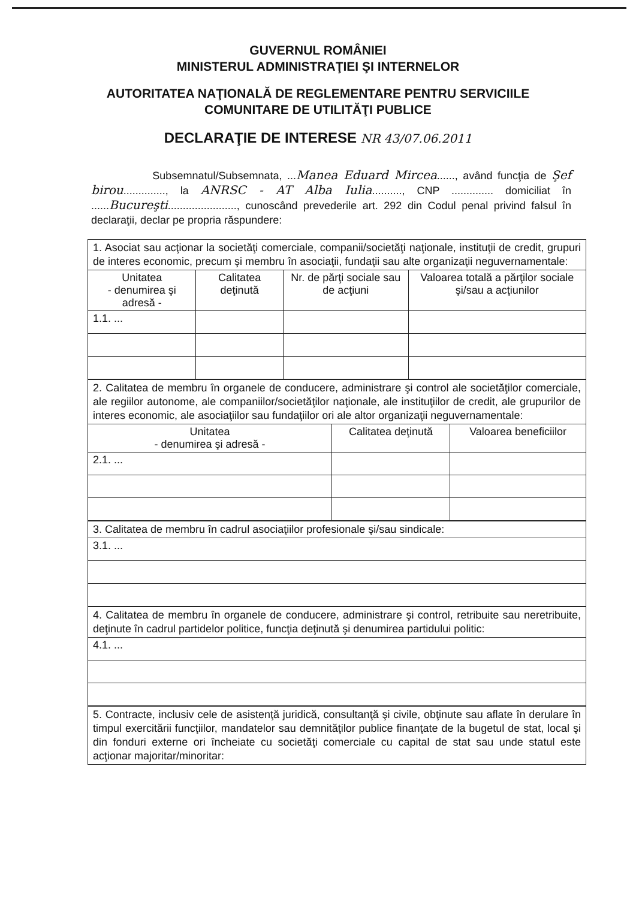GUVERNUL ROMÂNIEI
MINISTERUL ADMINISTRAŢIEI ŞI INTERNELOR
AUTORITATEA NAŢIONALĂ DE REGLEMENTARE PENTRU SERVICIILE
COMUNITARE DE UTILITĂŢI PUBLICE
DECLARAŢIE DE INTERESE NR 43/07.06.2011
Subsemnatul/Subsemnata, ...Manea Eduard Mircea......, având funcţia de Şef birou.............., la ANRSC - AT Alba Iulia.........., CNP .............. domiciliat în ......Bucureşti......................., cunoscând prevederile art. 292 din Codul penal privind falsul în declaraţii, declar pe propria răspundere:
| 1. Asociat sau acţionar la societăţi comerciale, companii/societăţi naţionale, instituţii de credit, grupuri de interes economic, precum şi membru în asociaţii, fundaţii sau alte organizaţii neguvernamentale: | | | |
| Unitatea - denumirea şi adresă - | Calitatea deţinută | Nr. de părţi sociale sau de acţiuni | Valoarea totală a părţilor sociale şi/sau a acţiunilor |
| 1.1. ... | | | |
| 2. Calitatea de membru în organele de conducere, administrare şi control ale societăţilor comerciale, ale regiilor autonome, ale companiilor/societăţilor naţionale, ale instituţiilor de credit, ale grupurilor de interes economic, ale asociaţiilor sau fundaţiilor ori ale altor organizaţii neguvernamentale: | | |
| Unitatea - denumirea şi adresă - | Calitatea deţinută | Valoarea beneficiilor |
| 2.1. ... | | |
| 3. Calitatea de membru în cadrul asociaţiilor profesionale şi/sau sindicale: |
| 3.1. ... |
| 4. Calitatea de membru în organele de conducere, administrare şi control, retribuite sau neretribuite, deţinute în cadrul partidelor politice, funcţia deţinută şi denumirea partidului politic: |
| 4.1. ... |
| 5. Contracte, inclusiv cele de asistenţă juridică, consultanţă şi civile, obţinute sau aflate în derulare în timpul exercitării funcţiilor, mandatelor sau demnităţilor publice finanţate de la bugetul de stat, local şi din fonduri externe ori încheiate cu societăţi comerciale cu capital de stat sau unde statul este acţionar majoritar/minoritar: |